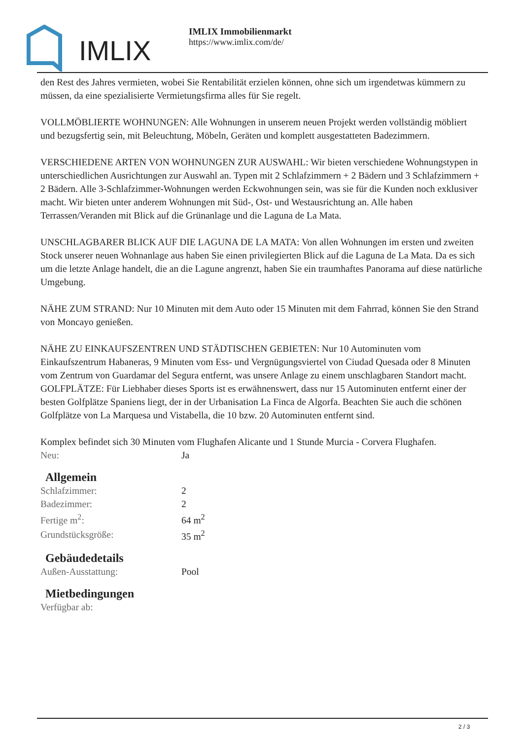IMLIX
IMLIX Immobilienmarkt
https://www.imlix.com/de/
den Rest des Jahres vermieten, wobei Sie Rentabilität erzielen können, ohne sich um irgendetwas kümmern zu müssen, da eine spezialisierte Vermietungsfirma alles für Sie regelt.
VOLLMÖBLIERTE WOHNUNGEN: Alle Wohnungen in unserem neuen Projekt werden vollständig möbliert und bezugsfertig sein, mit Beleuchtung, Möbeln, Geräten und komplett ausgestatteten Badezimmern.
VERSCHIEDENE ARTEN VON WOHNUNGEN ZUR AUSWAHL: Wir bieten verschiedene Wohnungstypen in unterschiedlichen Ausrichtungen zur Auswahl an. Typen mit 2 Schlafzimmern + 2 Bädern und 3 Schlafzimmern + 2 Bädern. Alle 3-Schlafzimmer-Wohnungen werden Eckwohnungen sein, was sie für die Kunden noch exklusiver macht. Wir bieten unter anderem Wohnungen mit Süd-, Ost- und Westausrichtung an. Alle haben Terrassen/Veranden mit Blick auf die Grünanlage und die Laguna de La Mata.
UNSCHLAGBARER BLICK AUF DIE LAGUNA DE LA MATA: Von allen Wohnungen im ersten und zweiten Stock unserer neuen Wohnanlage aus haben Sie einen privilegierten Blick auf die Laguna de La Mata. Da es sich um die letzte Anlage handelt, die an die Lagune angrenzt, haben Sie ein traumhaftes Panorama auf diese natürliche Umgebung.
NÄHE ZUM STRAND: Nur 10 Minuten mit dem Auto oder 15 Minuten mit dem Fahrrad, können Sie den Strand von Moncayo genießen.
NÄHE ZU EINKAUFSZENTREN UND STÄDTISCHEN GEBIETEN: Nur 10 Autominuten vom Einkaufszentrum Habaneras, 9 Minuten vom Ess- und Vergnügungsviertel von Ciudad Quesada oder 8 Minuten vom Zentrum von Guardamar del Segura entfernt, was unsere Anlage zu einem unschlagbaren Standort macht.
GOLFPLÄTZE: Für Liebhaber dieses Sports ist es erwähnenswert, dass nur 15 Autominuten entfernt einer der besten Golfplätze Spaniens liegt, der in der Urbanisation La Finca de Algorfa. Beachten Sie auch die schönen Golfplätze von La Marquesa und Vistabella, die 10 bzw. 20 Autominuten entfernt sind.
Komplex befindet sich 30 Minuten vom Flughafen Alicante und 1 Stunde Murcia - Corvera Flughafen.
| Neu: | Ja |
Allgemein
| Schlafzimmer: | 2 |
| Badezimmer: | 2 |
| Fertige m<sup>2</sup>: | 64 m<sup>2</sup> |
| Grundstücksgröße: | 35 m<sup>2</sup> |
Gebäudedetails
| Außen-Ausstattung: | Pool |
Mietbedingungen
| Verfügbar ab: | |
2 / 3